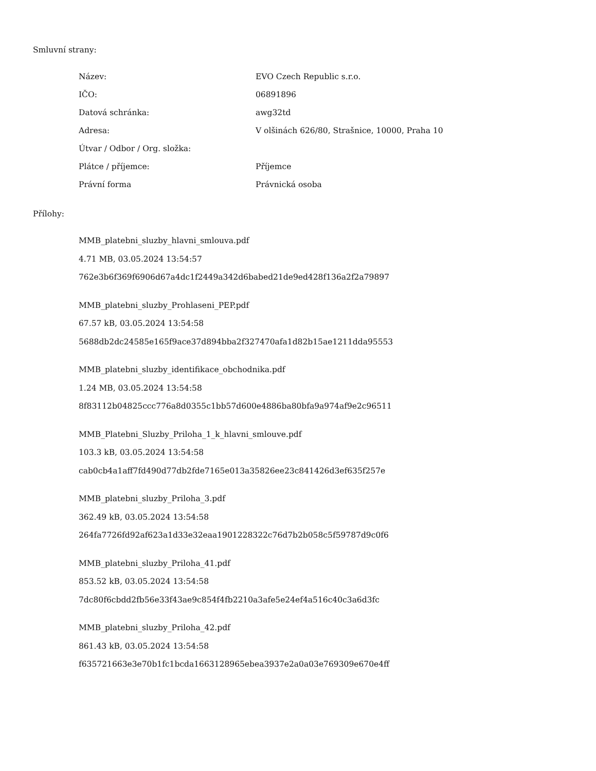Smluvní strany:
| Název: | EVO Czech Republic s.r.o. |
| IČO: | 06891896 |
| Datová schránka: | awg32td |
| Adresa: | V olšinách 626/80, Strašnice, 10000, Praha 10 |
| Útvar / Odbor / Org. složka: | |
| Plátce / příjemce: | Příjemce |
| Právní forma | Právnická osoba |
Přílohy:
MMB_platebni_sluzby_hlavni_smlouva.pdf
4.71 MB, 03.05.2024 13:54:57
762e3b6f369f6906d67a4dc1f2449a342d6babed21de9ed428f136a2f2a79897
MMB_platebni_sluzby_Prohlaseni_PEP.pdf
67.57 kB, 03.05.2024 13:54:58
5688db2dc24585e165f9ace37d894bba2f327470afa1d82b15ae1211dda95553
MMB_platebni_sluzby_identifikace_obchodnika.pdf
1.24 MB, 03.05.2024 13:54:58
8f83112b04825ccc776a8d0355c1bb57d600e4886ba80bfa9a974af9e2c96511
MMB_Platebni_Sluzby_Priloha_1_k_hlavni_smlouve.pdf
103.3 kB, 03.05.2024 13:54:58
cab0cb4a1aff7fd490d77db2fde7165e013a35826ee23c841426d3ef635f257e
MMB_platebni_sluzby_Priloha_3.pdf
362.49 kB, 03.05.2024 13:54:58
264fa7726fd92af623a1d33e32eaa1901228322c76d7b2b058c5f59787d9c0f6
MMB_platebni_sluzby_Priloha_41.pdf
853.52 kB, 03.05.2024 13:54:58
7dc80f6cbdd2fb56e33f43ae9c854f4fb2210a3afe5e24ef4a516c40c3a6d3fc
MMB_platebni_sluzby_Priloha_42.pdf
861.43 kB, 03.05.2024 13:54:58
f635721663e3e70b1fc1bcda1663128965ebea3937e2a0a03e769309e670e4ff